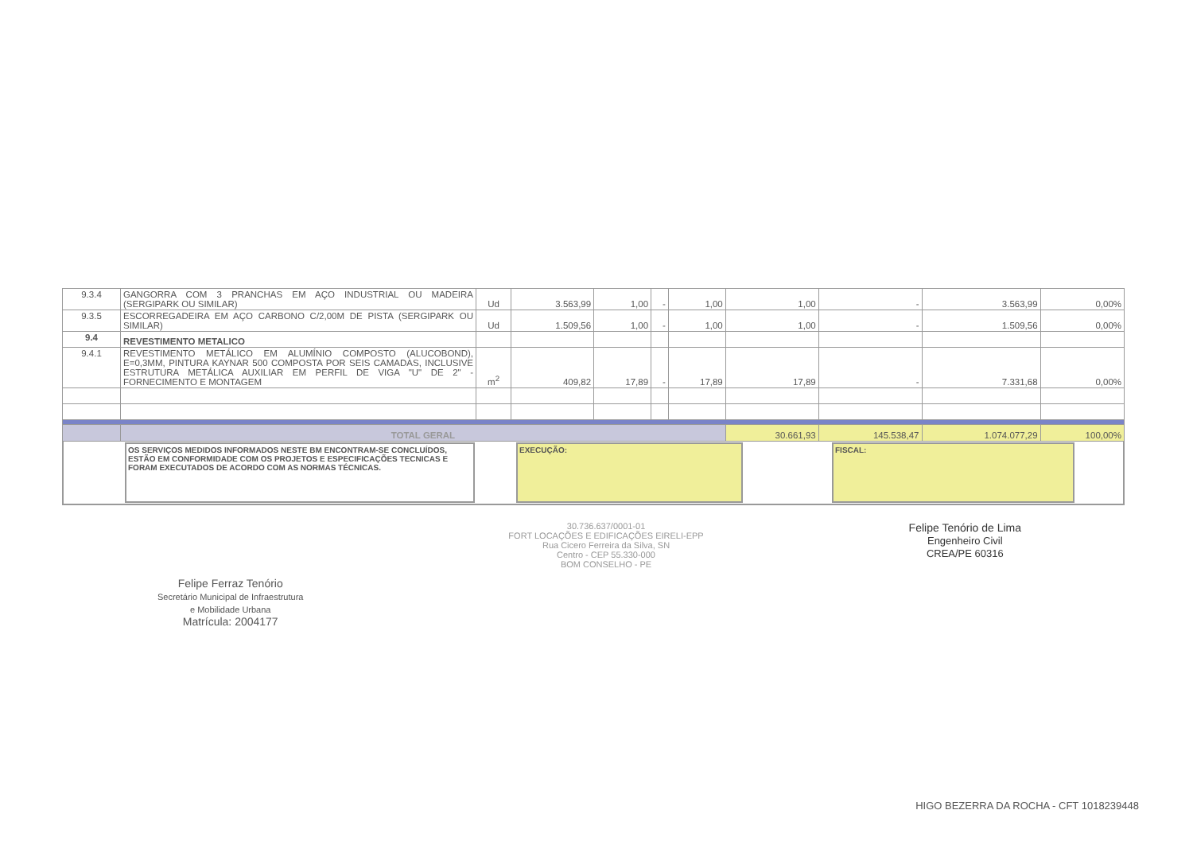| 9.3.4 | GANGORRA COM 3 PRANCHAS EM AÇO INDUSTRIAL OU MADEIRA (SERGIPARK OU SIMILAR) | Ud | 3.563,99 | 1,00 | - | 1,00 | 1,00 | - | 3.563,99 | 0,00% |
| 9.3.5 | ESCORREGADEIRA EM AÇO CARBONO C/2,00M DE PISTA (SERGIPARK OU SIMILAR) | Ud | 1.509,56 | 1,00 | - | 1,00 | 1,00 | - | 1.509,56 | 0,00% |
| 9.4 | REVESTIMENTO METALICO | | | | | | | | | |
| 9.4.1 | REVESTIMENTO METÁLICO EM ALUMÍNIO COMPOSTO (ALUCOBOND), E=0,3MM, PINTURA KAYNAR 500 COMPOSTA POR SEIS CAMADAS, INCLUSIVE ESTRUTURA METÁLICA AUXILIAR EM PERFIL DE VIGA "U" DE 2" - FORNECIMENTO E MONTAGEM | m<sup>2</sup> | 409,82 | 17,89 | - | 17,89 | 17,89 | - | 7.331,68 | 0,00% |
| | TOTAL GERAL | | | | | | 30.661,93 | 145.538,47 | 1.074.077,29 | 100,00% |
| | OS SERVIÇOS MEDIDOS INFORMADOS NESTE BM ENCONTRAM-SE CONCLUÍDOS, ESTÃO EM CONFORMIDADE COM OS PROJETOS E ESPECIFICAÇÕES TECNICAS E FORAM EXECUTADOS DE ACORDO COM AS NORMAS TÉCNICAS. | | EXECUÇÃO: | | FISCAL: | |
Felipe Ferraz Tenório
Secretário Municipal de Infraestrutura
e Mobilidade Urbana
Matrícula: 2004177
30.736.637/0001-01
FORT LOCAÇÕES E EDIFICAÇÕES EIRELI-EPP
Rua Cicero Ferreira da Silva, SN
Centro - CEP 55.330-000
BOM CONSELHO - PE
Felipe Tenório de Lima
Engenheiro Civil
CREA/PE 60316
HIGO BEZERRA DA ROCHA - CFT 1018239448